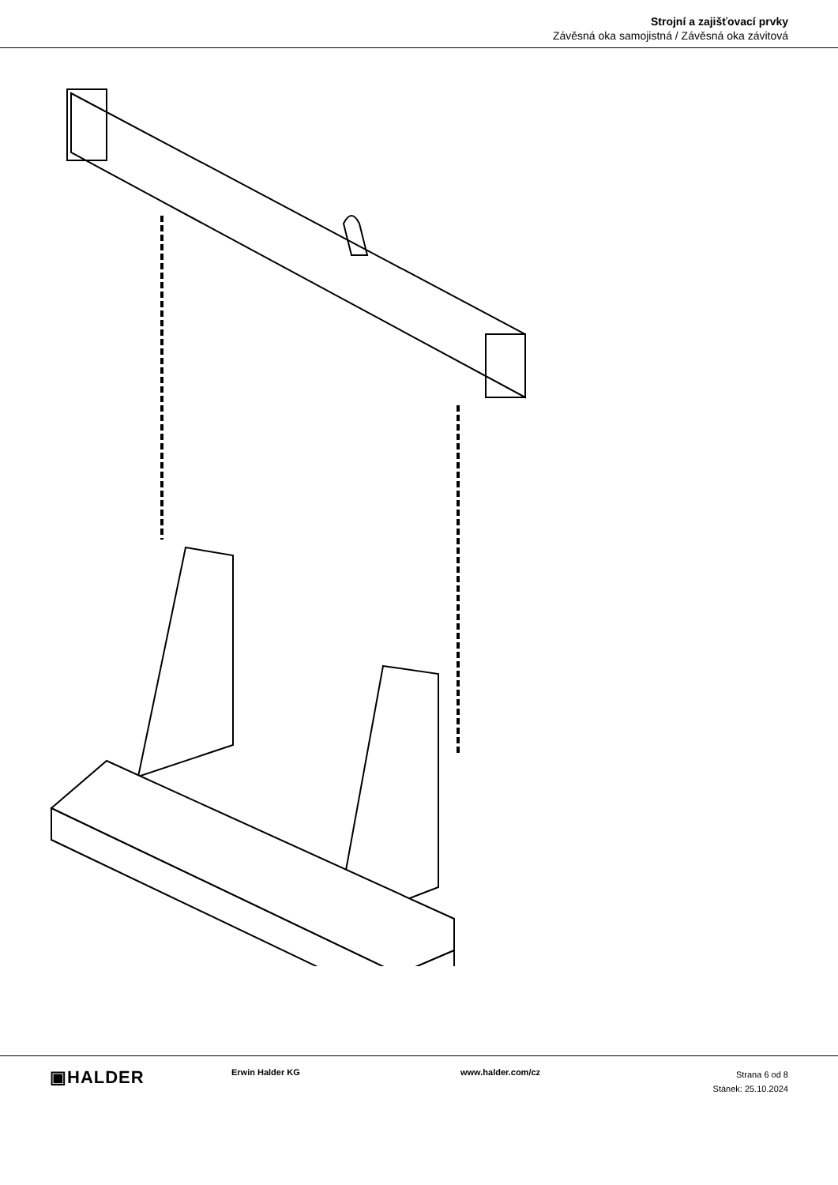Strojní a zajišťovací prvky
Závěsná oka samojistná / Závěsná oka závitová
▣HALDER
Erwin Halder KG www.halder.com/cz
Strana 6 od 8
Stánek: 25.10.2024